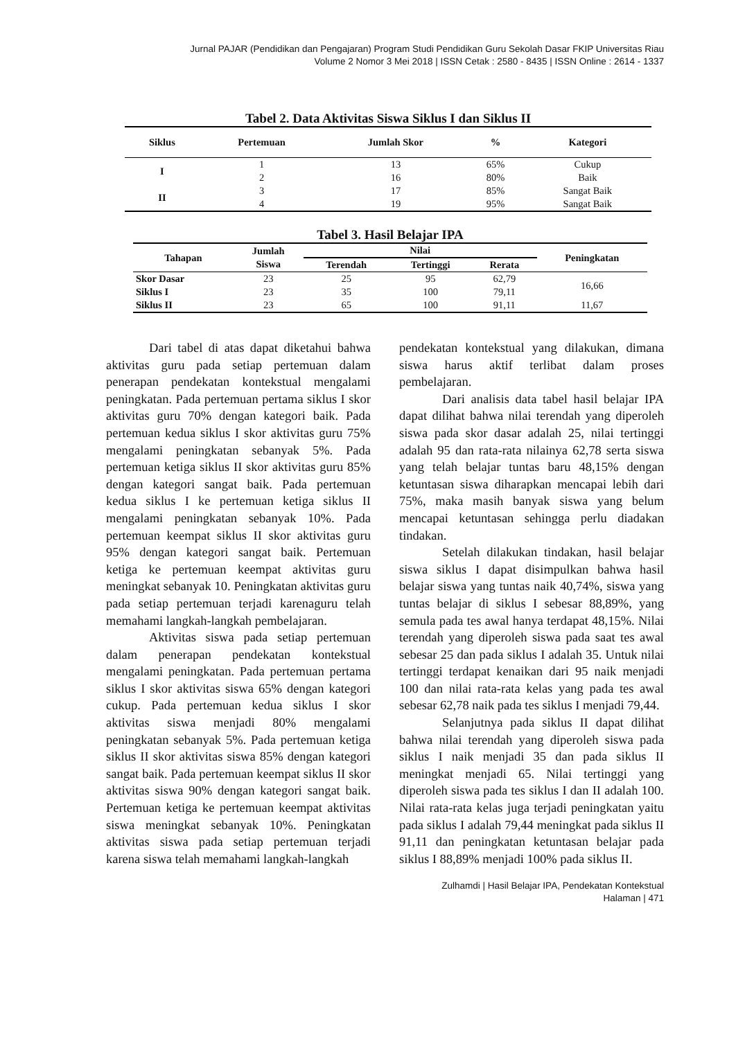Jurnal PAJAR (Pendidikan dan Pengajaran) Program Studi Pendidikan Guru Sekolah Dasar FKIP Universitas Riau
Volume 2 Nomor 3 Mei 2018 | ISSN Cetak : 2580 - 8435 | ISSN Online : 2614 - 1337
Tabel 2. Data Aktivitas Siswa Siklus I dan Siklus II
| Siklus | Pertemuan | Jumlah Skor | % | Kategori |
| --- | --- | --- | --- | --- |
| I | 1 | 13 | 65% | Cukup |
| | 2 | 16 | 80% | Baik |
| II | 3 | 17 | 85% | Sangat Baik |
| | 4 | 19 | 95% | Sangat Baik |
Tabel 3. Hasil Belajar IPA
| Tahapan | Jumlah Siswa | Nilai | | | Peningkatan |
| --- | --- | --- | --- | --- | --- |
| | | Terendah | Tertinggi | Rerata | |
| Skor Dasar | 23 | 25 | 95 | 62,79 | 16,66 |
| Siklus I | 23 | 35 | 100 | 79,11 | |
| Siklus II | 23 | 65 | 100 | 91,11 | 11,67 |
Dari tabel di atas dapat diketahui bahwa aktivitas guru pada setiap pertemuan dalam penerapan pendekatan kontekstual mengalami peningkatan. Pada pertemuan pertama siklus I skor aktivitas guru 70% dengan kategori baik. Pada pertemuan kedua siklus I skor aktivitas guru 75% mengalami peningkatan sebanyak 5%. Pada pertemuan ketiga siklus II skor aktivitas guru 85% dengan kategori sangat baik. Pada pertemuan kedua siklus I ke pertemuan ketiga siklus II mengalami peningkatan sebanyak 10%. Pada pertemuan keempat siklus II skor aktivitas guru 95% dengan kategori sangat baik. Pertemuan ketiga ke pertemuan keempat aktivitas guru meningkat sebanyak 10. Peningkatan aktivitas guru pada setiap pertemuan terjadi karenaguru telah memahami langkah-langkah pembelajaran.
Aktivitas siswa pada setiap pertemuan dalam penerapan pendekatan kontekstual mengalami peningkatan. Pada pertemuan pertama siklus I skor aktivitas siswa 65% dengan kategori cukup. Pada pertemuan kedua siklus I skor aktivitas siswa menjadi 80% mengalami peningkatan sebanyak 5%. Pada pertemuan ketiga siklus II skor aktivitas siswa 85% dengan kategori sangat baik. Pada pertemuan keempat siklus II skor aktivitas siswa 90% dengan kategori sangat baik. Pertemuan ketiga ke pertemuan keempat aktivitas siswa meningkat sebanyak 10%. Peningkatan aktivitas siswa pada setiap pertemuan terjadi karena siswa telah memahami langkah-langkah
pendekatan kontekstual yang dilakukan, dimana siswa harus aktif terlibat dalam proses pembelajaran.
Dari analisis data tabel hasil belajar IPA dapat dilihat bahwa nilai terendah yang diperoleh siswa pada skor dasar adalah 25, nilai tertinggi adalah 95 dan rata-rata nilainya 62,78 serta siswa yang telah belajar tuntas baru 48,15% dengan ketuntasan siswa diharapkan mencapai lebih dari 75%, maka masih banyak siswa yang belum mencapai ketuntasan sehingga perlu diadakan tindakan.
Setelah dilakukan tindakan, hasil belajar siswa siklus I dapat disimpulkan bahwa hasil belajar siswa yang tuntas naik 40,74%, siswa yang tuntas belajar di siklus I sebesar 88,89%, yang semula pada tes awal hanya terdapat 48,15%. Nilai terendah yang diperoleh siswa pada saat tes awal sebesar 25 dan pada siklus I adalah 35. Untuk nilai tertinggi terdapat kenaikan dari 95 naik menjadi 100 dan nilai rata-rata kelas yang pada tes awal sebesar 62,78 naik pada tes siklus I menjadi 79,44.
Selanjutnya pada siklus II dapat dilihat bahwa nilai terendah yang diperoleh siswa pada siklus I naik menjadi 35 dan pada siklus II meningkat menjadi 65. Nilai tertinggi yang diperoleh siswa pada tes siklus I dan II adalah 100. Nilai rata-rata kelas juga terjadi peningkatan yaitu pada siklus I adalah 79,44 meningkat pada siklus II 91,11 dan peningkatan ketuntasan belajar pada siklus I 88,89% menjadi 100% pada siklus II.
Zulhamdi | Hasil Belajar IPA, Pendekatan Kontekstual
Halaman | 471